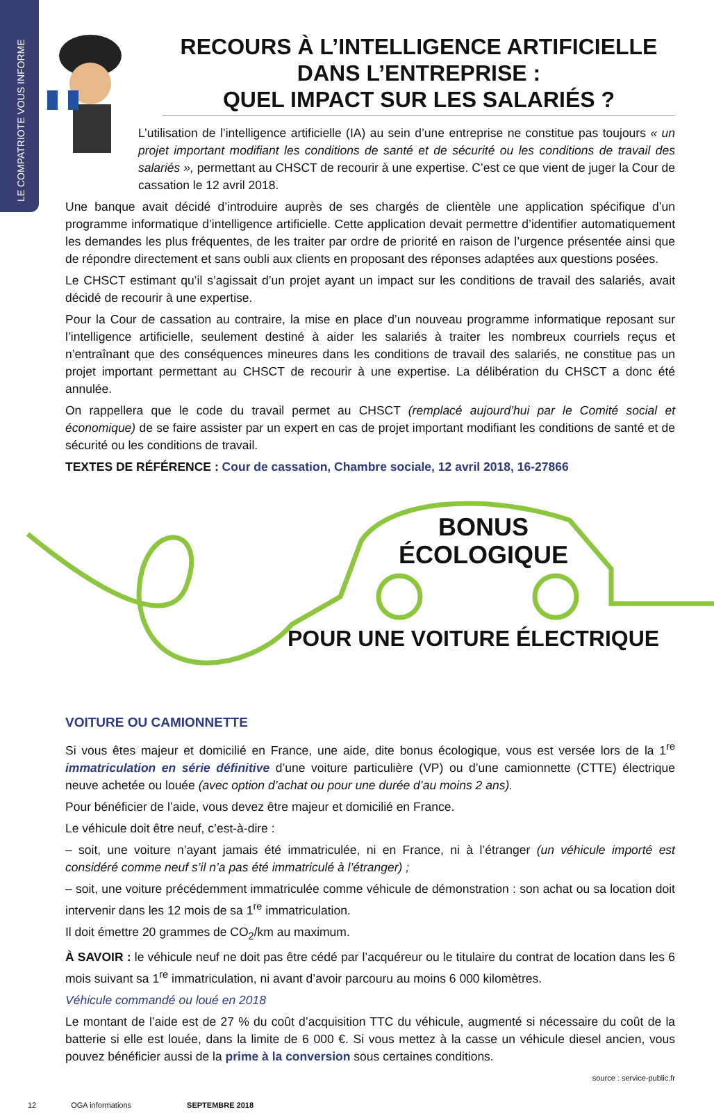LE COMPATRIOTE VOUS INFORME
RECOURS À L’INTELLIGENCE ARTIFICIELLE DANS L’ENTREPRISE :
QUEL IMPACT SUR LES SALARIÉS ?
L’utilisation de l’intelligence artificielle (IA) au sein d’une entreprise ne constitue pas toujours « un projet important modifiant les conditions de santé et de sécurité ou les conditions de travail des salariés », permettant au CHSCT de recourir à une expertise. C’est ce que vient de juger la Cour de cassation le 12 avril 2018.
Une banque avait décidé d’introduire auprès de ses chargés de clientèle une application spécifique d’un programme informatique d’intelligence artificielle. Cette application devait permettre d’identifier automatiquement les demandes les plus fréquentes, de les traiter par ordre de priorité en raison de l’urgence présentée ainsi que de répondre directement et sans oubli aux clients en proposant des réponses adaptées aux questions posées.
Le CHSCT estimant qu’il s’agissait d’un projet ayant un impact sur les conditions de travail des salariés, avait décidé de recourir à une expertise.
Pour la Cour de cassation au contraire, la mise en place d’un nouveau programme informatique reposant sur l’intelligence artificielle, seulement destiné à aider les salariés à traiter les nombreux courriels reçus et n’entraînant que des conséquences mineures dans les conditions de travail des salariés, ne constitue pas un projet important permettant au CHSCT de recourir à une expertise. La délibération du CHSCT a donc été annulée.
On rappellera que le code du travail permet au CHSCT (remplacé aujourd’hui par le Comité social et économique) de se faire assister par un expert en cas de projet important modifiant les conditions de santé et de sécurité ou les conditions de travail.
TEXTES DE RÉFÉRENCE : Cour de cassation, Chambre sociale, 12 avril 2018, 16-27866
BONUS
ÉCOLOGIQUE
POUR UNE VOITURE ÉLECTRIQUE
VOITURE OU CAMIONNETTE
Si vous êtes majeur et domicilié en France, une aide, dite bonus écologique, vous est versée lors de la 1<sup>re</sup> immatriculation en série définitive d’une voiture particulière (VP) ou d’une camionnette (CTTE) électrique neuve achetée ou louée (avec option d’achat ou pour une durée d’au moins 2 ans).
Pour bénéficier de l’aide, vous devez être majeur et domicilié en France.
Le véhicule doit être neuf, c’est-à-dire :
– soit, une voiture n’ayant jamais été immatriculée, ni en France, ni à l’étranger (un véhicule importé est considéré comme neuf s’il n’a pas été immatriculé à l’étranger) ;
– soit, une voiture précédemment immatriculée comme véhicule de démonstration : son achat ou sa location doit intervenir dans les 12 mois de sa 1<sup>re</sup> immatriculation.
Il doit émettre 20 grammes de CO<sub>2</sub>/km au maximum.
À SAVOIR : le véhicule neuf ne doit pas être cédé par l’acquéreur ou le titulaire du contrat de location dans les 6 mois suivant sa 1<sup>re</sup> immatriculation, ni avant d’avoir parcouru au moins 6 000 kilomètres.
Véhicule commandé ou loué en 2018
Le montant de l’aide est de 27 % du coût d’acquisition TTC du véhicule, augmenté si nécessaire du coût de la batterie si elle est louée, dans la limite de 6 000 €. Si vous mettez à la casse un véhicule diesel ancien, vous pouvez bénéficier aussi de la prime à la conversion sous certaines conditions.
source : service-public.fr
12 OGA informations SEPTEMBRE 2018